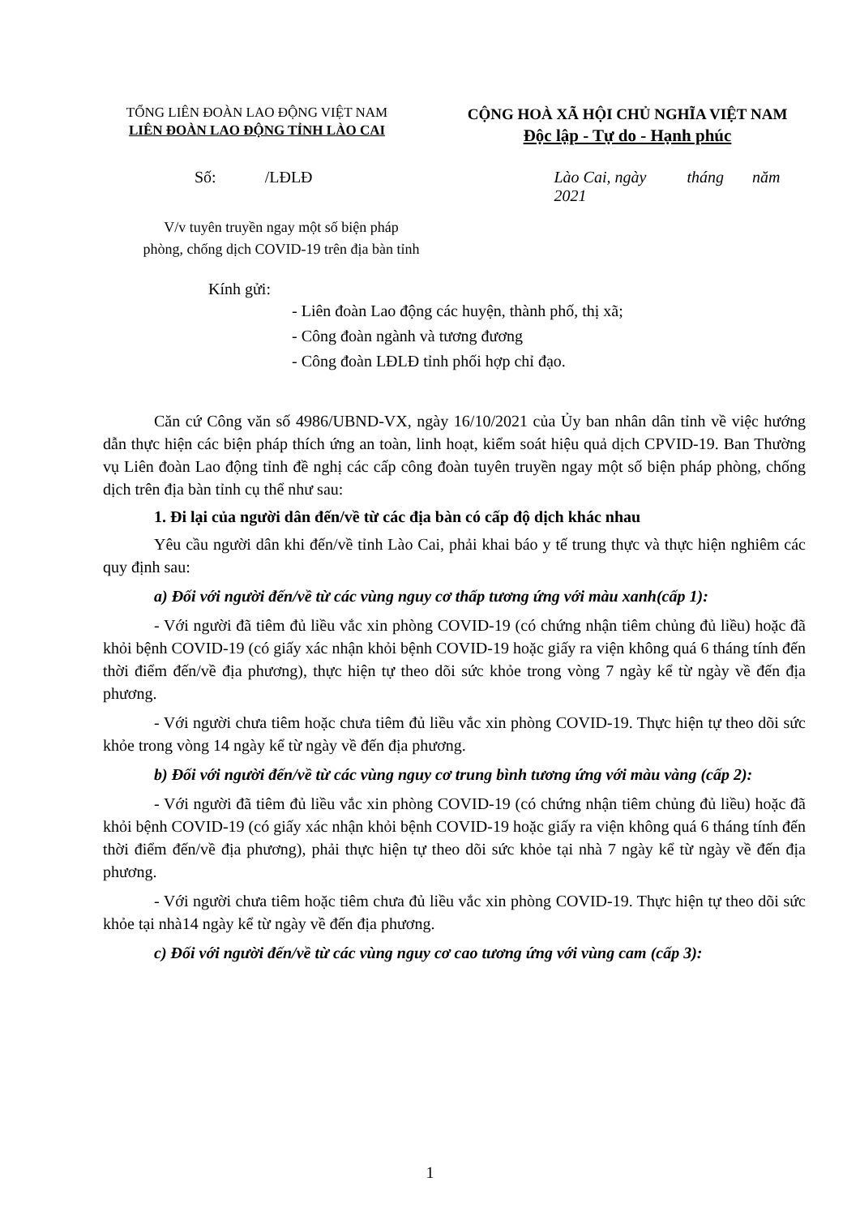TỔNG LIÊN ĐOÀN LAO ĐỘNG VIỆT NAM
LIÊN ĐOÀN LAO ĐỘNG TỈNH LÀO CAI
CỘNG HOÀ XÃ HỘI CHỦ NGHĨA VIỆT NAM
Độc lập - Tự do - Hạnh phúc
Số: /LĐLĐ Lào Cai, ngày tháng năm 2021
V/v tuyên truyền ngay một số biện pháp
phòng, chống dịch COVID-19 trên địa bàn tỉnh
Kính gửi:
- Liên đoàn Lao động các huyện, thành phố, thị xã;
- Công đoàn ngành và tương đương
- Công đoàn LĐLĐ tỉnh phối hợp chỉ đạo.
Căn cứ Công văn số 4986/UBND-VX, ngày 16/10/2021 của Ủy ban nhân dân tỉnh về việc hướng dẫn thực hiện các biện pháp thích ứng an toàn, linh hoạt, kiểm soát hiệu quả dịch CPVID-19. Ban Thường vụ Liên đoàn Lao động tỉnh đề nghị các cấp công đoàn tuyên truyền ngay một số biện pháp phòng, chống dịch trên địa bàn tỉnh cụ thể như sau:
1. Đi lại của người dân đến/về từ các địa bàn có cấp độ dịch khác nhau
Yêu cầu người dân khi đến/về tỉnh Lào Cai, phải khai báo y tế trung thực và thực hiện nghiêm các quy định sau:
a) Đối với người đến/về từ các vùng nguy cơ thấp tương ứng với màu xanh(cấp 1):
- Với người đã tiêm đủ liều vắc xin phòng COVID-19 (có chứng nhận tiêm chủng đủ liều) hoặc đã khỏi bệnh COVID-19 (có giấy xác nhận khỏi bệnh COVID-19 hoặc giấy ra viện không quá 6 tháng tính đến thời điểm đến/về địa phương), thực hiện tự theo dõi sức khỏe trong vòng 7 ngày kể từ ngày về đến địa phương.
- Với người chưa tiêm hoặc chưa tiêm đủ liều vắc xin phòng COVID-19. Thực hiện tự theo dõi sức khỏe trong vòng 14 ngày kể từ ngày về đến địa phương.
b) Đối với người đến/về từ các vùng nguy cơ trung bình tương ứng với màu vàng (cấp 2):
- Với người đã tiêm đủ liều vắc xin phòng COVID-19 (có chứng nhận tiêm chủng đủ liều) hoặc đã khỏi bệnh COVID-19 (có giấy xác nhận khỏi bệnh COVID-19 hoặc giấy ra viện không quá 6 tháng tính đến thời điểm đến/về địa phương), phải thực hiện tự theo dõi sức khỏe tại nhà 7 ngày kể từ ngày về đến địa phương.
- Với người chưa tiêm hoặc tiêm chưa đủ liều vắc xin phòng COVID-19. Thực hiện tự theo dõi sức khỏe tại nhà14 ngày kể từ ngày về đến địa phương.
c) Đối với người đến/về từ các vùng nguy cơ cao tương ứng với vùng cam (cấp 3):
1